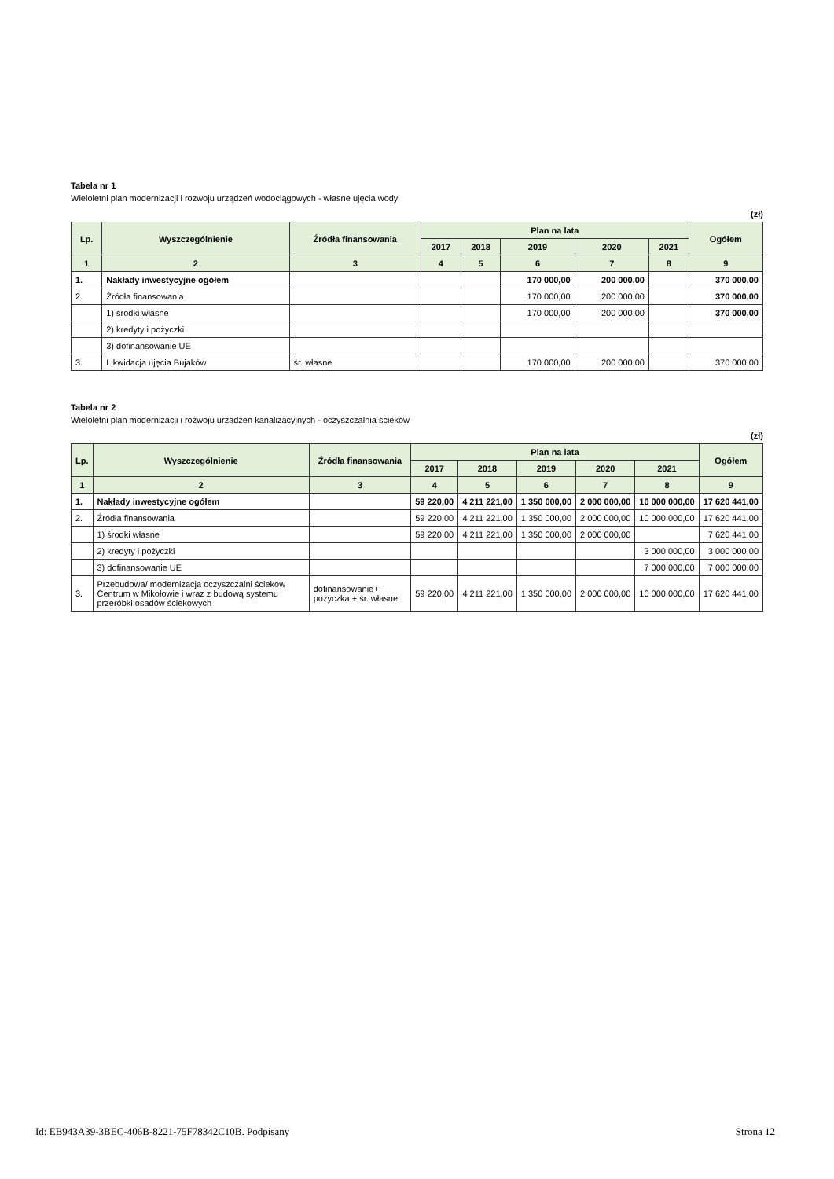Tabela nr 1
Wieloletni plan modernizacji i rozwoju urządzeń wodociągowych - własne ujęcia wody
(zł)
| Lp. | Wyszczególnienie | Źródła finansowania | Plan na lata | | | | | Ogółem |
| --- | --- | --- | --- | --- | --- | --- | --- | --- |
| | | | 2017 | 2018 | 2019 | 2020 | 2021 | |
| 1 | 2 | 3 | 4 | 5 | 6 | 7 | 8 | 9 |
| 1. | Nakłady inwestycyjne ogółem | | | | 170 000,00 | 200 000,00 | | 370 000,00 |
| 2. | Źródła finansowania | | | | 170 000,00 | 200 000,00 | | 370 000,00 |
| | 1) środki własne | | | | 170 000,00 | 200 000,00 | | 370 000,00 |
| | 2) kredyty i pożyczki | | | | | | | |
| | 3) dofinansowanie UE | | | | | | | |
| 3. | Likwidacja ujęcia Bujaków | śr. własne | | | 170 000,00 | 200 000,00 | | 370 000,00 |
Tabela nr 2
Wieloletni plan modernizacji i rozwoju urządzeń kanalizacyjnych - oczyszczalnia ścieków
(zł)
| Lp. | Wyszczególnienie | Źródła finansowania | Plan na lata | | | | | Ogółem |
| --- | --- | --- | --- | --- | --- | --- | --- | --- |
| | | | 2017 | 2018 | 2019 | 2020 | 2021 | |
| 1 | 2 | 3 | 4 | 5 | 6 | 7 | 8 | 9 |
| 1. | Nakłady inwestycyjne ogółem | | 59 220,00 | 4 211 221,00 | 1 350 000,00 | 2 000 000,00 | 10 000 000,00 | 17 620 441,00 |
| 2. | Źródła finansowania | | 59 220,00 | 4 211 221,00 | 1 350 000,00 | 2 000 000,00 | 10 000 000,00 | 17 620 441,00 |
| | 1) środki własne | | 59 220,00 | 4 211 221,00 | 1 350 000,00 | 2 000 000,00 | | 7 620 441,00 |
| | 2) kredyty i pożyczki | | | | | | 3 000 000,00 | 3 000 000,00 |
| | 3) dofinansowanie UE | | | | | | 7 000 000,00 | 7 000 000,00 |
| 3. | Przebudowa/ modernizacja oczyszczalni ścieków Centrum w Mikołowie i wraz z budową systemu przeróbki osadów ściekowych | dofinansowanie+ pożyczka + śr. własne | 59 220,00 | 4 211 221,00 | 1 350 000,00 | 2 000 000,00 | 10 000 000,00 | 17 620 441,00 |
Id: EB943A39-3BEC-406B-8221-75F78342C10B. Podpisany Strona 12